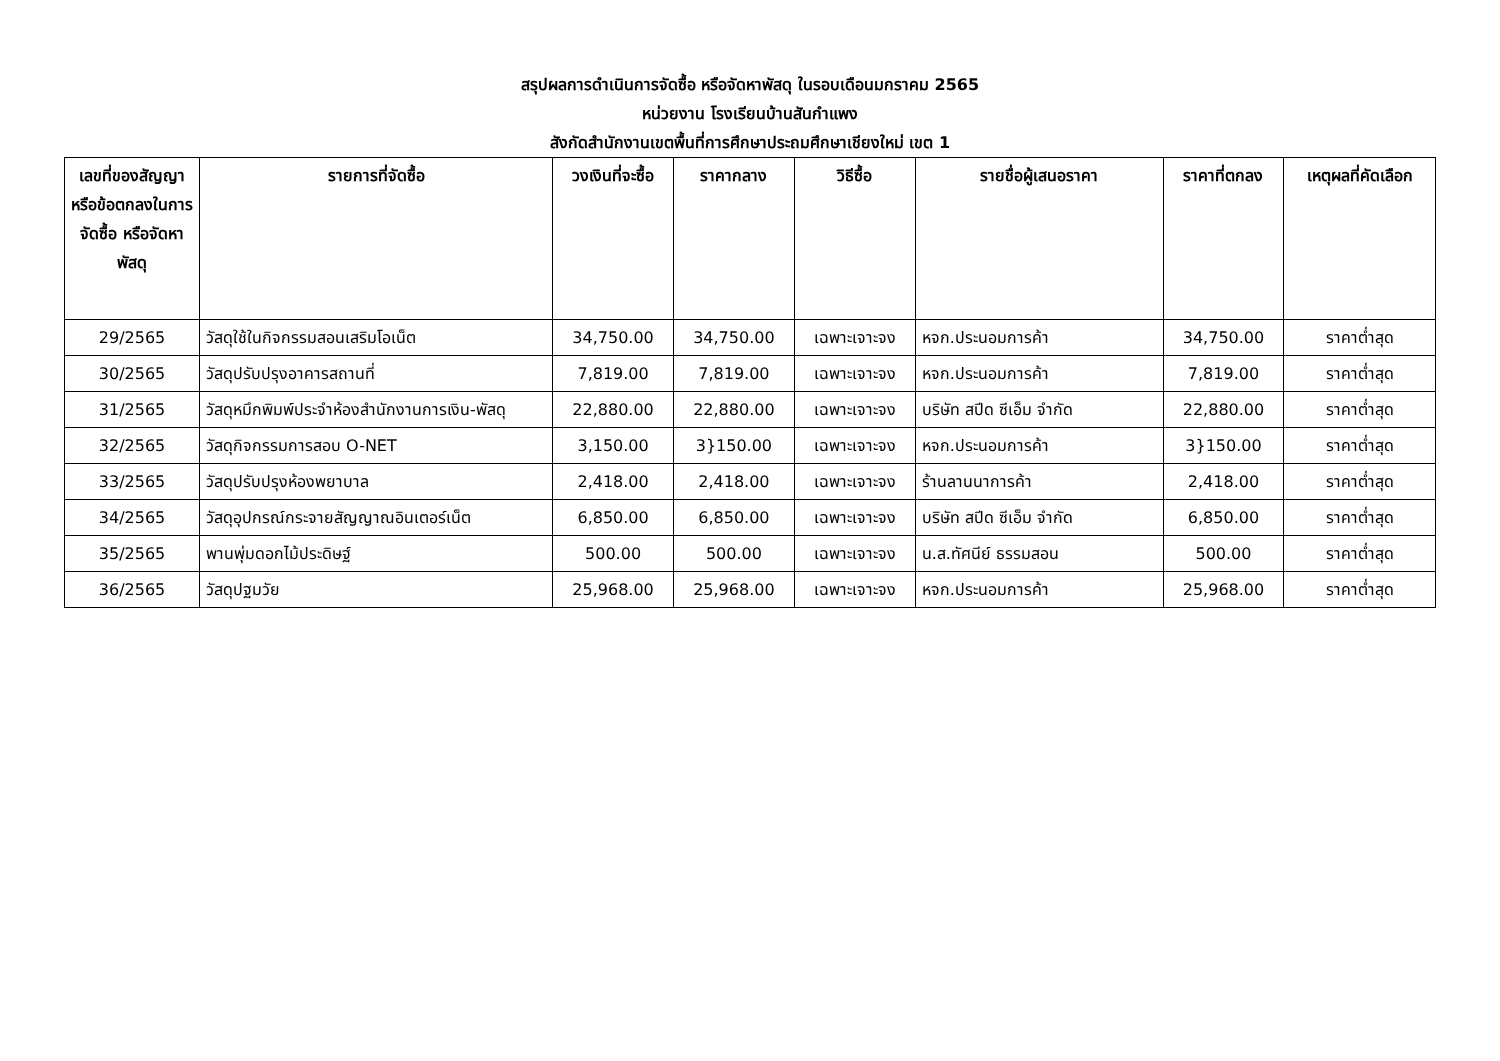สรุปผลการดำเนินการจัดซื้อ หรือจัดหาพัสดุ ในรอบเดือนมกราคม 2565
หน่วยงาน โรงเรียนบ้านสันกำแพง
สังกัดสำนักงานเขตพื้นที่การศึกษาประถมศึกษาเชียงใหม่ เขต 1
| เลขที่ของสัญญาหรือข้อตกลงในการจัดซื้อ หรือจัดหาพัสดุ | รายการที่จัดซื้อ | วงเงินที่จะซื้อ | ราคากลาง | วิธีซื้อ | รายชื่อผู้เสนอราคา | ราคาที่ตกลง | เหตุผลที่คัดเลือก |
| --- | --- | --- | --- | --- | --- | --- | --- |
| 29/2565 | วัสดุใช้ในกิจกรรมสอนเสริมโอเน็ต | 34,750.00 | 34,750.00 | เฉพาะเจาะจง | หจก.ประนอมการค้า | 34,750.00 | ราคาต่ำสุด |
| 30/2565 | วัสดุปรับปรุงอาคารสถานที่ | 7,819.00 | 7,819.00 | เฉพาะเจาะจง | หจก.ประนอมการค้า | 7,819.00 | ราคาต่ำสุด |
| 31/2565 | วัสดุหมึกพิมพ์ประจำห้องสำนักงานการเงิน-พัสดุ | 22,880.00 | 22,880.00 | เฉพาะเจาะจง | บริษัท สปีด ซีเอ็ม จำกัด | 22,880.00 | ราคาต่ำสุด |
| 32/2565 | วัสดุกิจกรรมการสอบ O-NET | 3,150.00 | 3}150.00 | เฉพาะเจาะจง | หจก.ประนอมการค้า | 3}150.00 | ราคาต่ำสุด |
| 33/2565 | วัสดุปรับปรุงห้องพยาบาล | 2,418.00 | 2,418.00 | เฉพาะเจาะจง | ร้านลานนาการค้า | 2,418.00 | ราคาต่ำสุด |
| 34/2565 | วัสดุอุปกรณ์กระจายสัญญาณอินเตอร์เน็ต | 6,850.00 | 6,850.00 | เฉพาะเจาะจง | บริษัท สปีด ซีเอ็ม จำกัด | 6,850.00 | ราคาต่ำสุด |
| 35/2565 | พานพุ่มดอกไม้ประดิษฐ์ | 500.00 | 500.00 | เฉพาะเจาะจง | น.ส.ทัศนีย์ ธรรมสอน | 500.00 | ราคาต่ำสุด |
| 36/2565 | วัสดุปฐมวัย | 25,968.00 | 25,968.00 | เฉพาะเจาะจง | หจก.ประนอมการค้า | 25,968.00 | ราคาต่ำสุด |